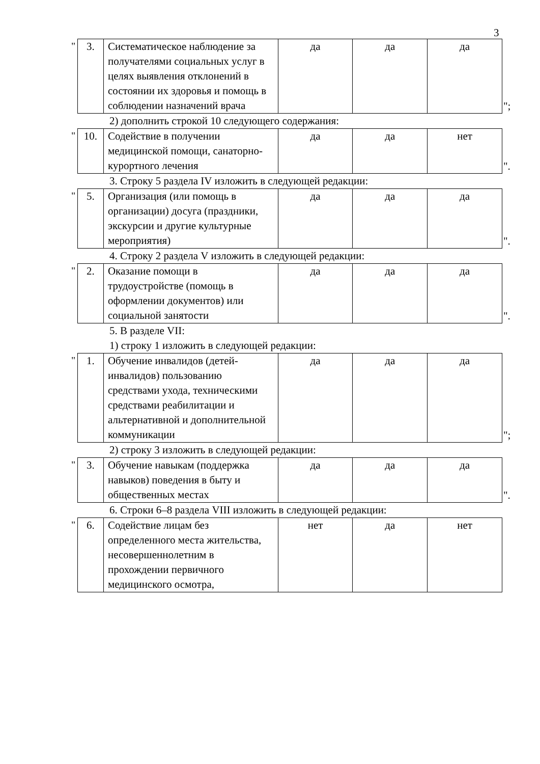3
"
| 3. | Систематическое наблюдение за получателями социальных услуг в целях выявления отклонений в состоянии их здоровья и помощь в соблюдении назначений врача | да | да | да |
";
2) дополнить строкой 10 следующего содержания:
"
| 10. | Содействие в получении медицинской помощи, санаторно-курортного лечения | да | да | нет |
".
3. Строку 5 раздела IV изложить в следующей редакции:
"
| 5. | Организация (или помощь в организации) досуга (праздники, экскурсии и другие культурные мероприятия) | да | да | да |
".
4. Строку 2 раздела V изложить в следующей редакции:
"
| 2. | Оказание помощи в трудоустройстве (помощь в оформлении документов) или социальной занятости | да | да | да |
".
5. В разделе VII:
1) строку 1 изложить в следующей редакции:
"
| 1. | Обучение инвалидов (детей-инвалидов) пользованию средствами ухода, техническими средствами реабилитации и альтернативной и дополнительной коммуникации | да | да | да |
";
2) строку 3 изложить в следующей редакции:
"
| 3. | Обучение навыкам (поддержка навыков) поведения в быту и общественных местах | да | да | да |
".
6. Строки 6–8 раздела VIII изложить в следующей редакции:
"
| 6. | Содействие лицам без определенного места жительства, несовершеннолетним в прохождении первичного медицинского осмотра, | нет | да | нет |